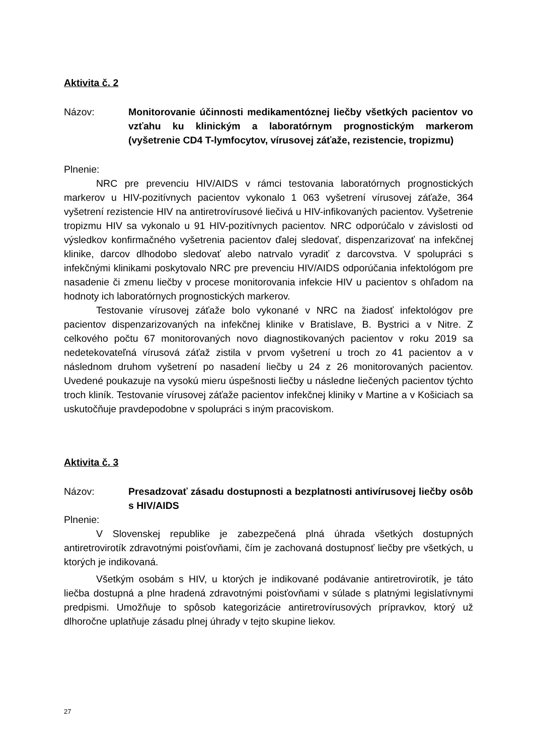Aktivita č. 2
Názov: Monitorovanie účinnosti medikamentóznej liečby všetkých pacientov vo vzťahu ku klinickým a laboratórnym prognostickým markerom (vyšetrenie CD4 T-lymfocytov, vírusovej záťaže, rezistencie, tropizmu)
Plnenie:
NRC pre prevenciu HIV/AIDS v rámci testovania laboratórnych prognostických markerov u HIV-pozitívnych pacientov vykonalo 1 063 vyšetrení vírusovej záťaže, 364 vyšetrení rezistencie HIV na antiretrovírusové liečivá u HIV-infikovaných pacientov. Vyšetrenie tropizmu HIV sa vykonalo u 91 HIV-pozitívnych pacientov. NRC odporúčalo v závislosti od výsledkov konfirmačného vyšetrenia pacientov ďalej sledovať, dispenzarizovať na infekčnej klinike, darcov dlhodobo sledovať alebo natrvalo vyradiť z darcovstva. V spolupráci s infekčnými klinikami poskytovalo NRC pre prevenciu HIV/AIDS odporúčania infektológom pre nasadenie či zmenu liečby v procese monitorovania infekcie HIV u pacientov s ohľadom na hodnoty ich laboratórnych prognostických markerov.
Testovanie vírusovej záťaže bolo vykonané v NRC na žiadosť infektológov pre pacientov dispenzarizovaných na infekčnej klinike v Bratislave, B. Bystrici a v Nitre. Z celkového počtu 67 monitorovaných novo diagnostikovaných pacientov v roku 2019 sa nedetekovateľná vírusová záťaž zistila v prvom vyšetrení u troch zo 41 pacientov a v následnom druhom vyšetrení po nasadení liečby u 24 z 26 monitorovaných pacientov. Uvedené poukazuje na vysokú mieru úspešnosti liečby u následne liečených pacientov týchto troch kliník. Testovanie vírusovej záťaže pacientov infekčnej kliniky v Martine a v Košiciach sa uskutočňuje pravdepodobne v spolupráci s iným pracoviskom.
Aktivita č. 3
Názov: Presadzovať zásadu dostupnosti a bezplatnosti antivírusovej liečby osôb s HIV/AIDS
Plnenie:
V Slovenskej republike je zabezpečená plná úhrada všetkých dostupných antiretrovirotík zdravotnými poisťovňami, čím je zachovaná dostupnosť liečby pre všetkých, u ktorých je indikovaná.
Všetkým osobám s HIV, u ktorých je indikované podávanie antiretrovirotík, je táto liečba dostupná a plne hradená zdravotnými poisťovňami v súlade s platnými legislatívnymi predpismi. Umožňuje to spôsob kategorizácie antiretrovírusových prípravkov, ktorý už dlhoročne uplatňuje zásadu plnej úhrady v tejto skupine liekov.
27